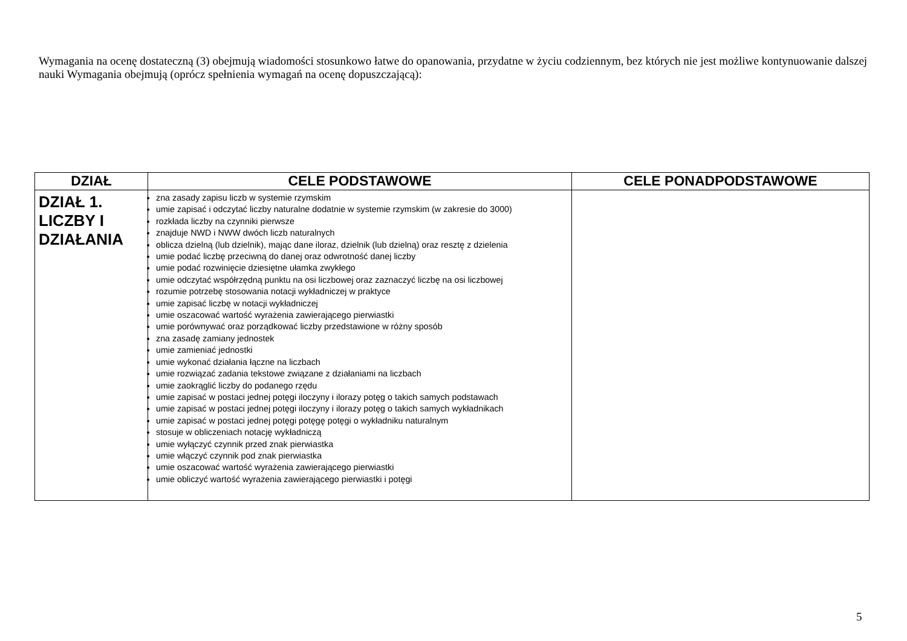Wymagania na ocenę dostateczną (3) obejmują wiadomości stosunkowo łatwe do opanowania, przydatne w życiu codziennym, bez których nie jest możliwe kontynuowanie dalszej nauki Wymagania obejmują (oprócz spełnienia wymagań na ocenę dopuszczającą):
| DZIAŁ | CELE PODSTAWOWE | CELE PONADPODSTAWOWE |
| --- | --- | --- |
| DZIAŁ 1. LICZBY I DZIAŁANIA | zna zasady zapisu liczb w systemie rzymskim umie zapisać i odczytać liczby naturalne dodatnie w systemie rzymskim (w zakresie do 3000) rozkłada liczby na czynniki pierwsze znajduje NWD i NWW dwóch liczb naturalnych oblicza dzielną (lub dzielnik), mając dane iloraz, dzielnik (lub dzielną) oraz resztę z dzielenia umie podać liczbę przeciwną do danej oraz odwrotność danej liczby umie podać rozwinięcie dziesiętne ułamka zwykłego umie odczytać współrzędną punktu na osi liczbowej oraz zaznaczyć liczbę na osi liczbowej rozumie potrzebę stosowania notacji wykładniczej w praktyce umie zapisać liczbę w notacji wykładniczej umie oszacować wartość wyrażenia zawierającego pierwiastki umie porównywać oraz porządkować liczby przedstawione w różny sposób zna zasadę zamiany jednostek umie zamieniać jednostki umie wykonać działania łączne na liczbach umie rozwiązać zadania tekstowe związane z działaniami na liczbach umie zaokrąglić liczby do podanego rzędu umie zapisać w postaci jednej potęgi iloczyny i ilorazy potęg o takich samych podstawach umie zapisać w postaci jednej potęgi iloczyny i ilorazy potęg o takich samych wykładnikach umie zapisać w postaci jednej potęgi potęgę potęgi o wykładniku naturalnym stosuje w obliczeniach notację wykładniczą umie wyłączyć czynnik przed znak pierwiastka umie włączyć czynnik pod znak pierwiastka umie oszacować wartość wyrażenia zawierającego pierwiastki umie obliczyć wartość wyrażenia zawierającego pierwiastki i potęgi | |
5